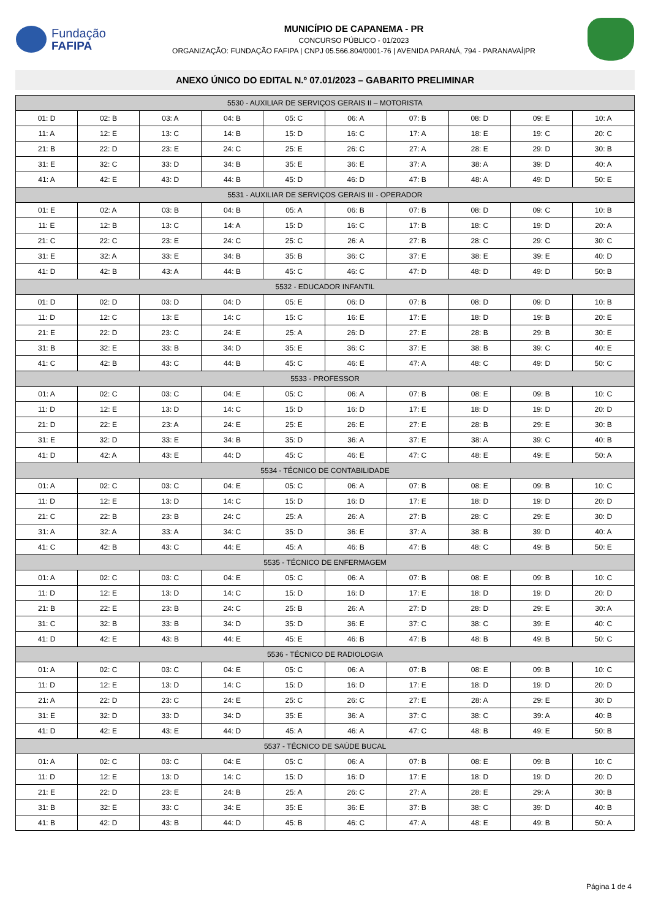Fundação
FAFIPA
MUNICÍPIO DE CAPANEMA - PR
CONCURSO PÚBLICO - 01/2023
ORGANIZAÇÃO: FUNDAÇÃO FAFIPA | CNPJ 05.566.804/0001-76 | AVENIDA PARANÁ, 794 - PARANAVAÍ|PR
ANEXO ÚNICO DO EDITAL N.º 07.01/2023 – GABARITO PRELIMINAR
| 5530 - AUXILIAR DE SERVIÇOS GERAIS II – MOTORISTA | | | | | | | | | |
| --- | --- | --- | --- | --- | --- | --- | --- | --- | --- |
| 01: D | 02: B | 03: A | 04: B | 05: C | 06: A | 07: B | 08: D | 09: E | 10: A |
| 11: A | 12: E | 13: C | 14: B | 15: D | 16: C | 17: A | 18: E | 19: C | 20: C |
| 21: B | 22: D | 23: E | 24: C | 25: E | 26: C | 27: A | 28: E | 29: D | 30: B |
| 31: E | 32: C | 33: D | 34: B | 35: E | 36: E | 37: A | 38: A | 39: D | 40: A |
| 41: A | 42: E | 43: D | 44: B | 45: D | 46: D | 47: B | 48: A | 49: D | 50: E |
| 5531 - AUXILIAR DE SERVIÇOS GERAIS III - OPERADOR | | | | | | | | | |
| 01: E | 02: A | 03: B | 04: B | 05: A | 06: B | 07: B | 08: D | 09: C | 10: B |
| 11: E | 12: B | 13: C | 14: A | 15: D | 16: C | 17: B | 18: C | 19: D | 20: A |
| 21: C | 22: C | 23: E | 24: C | 25: C | 26: A | 27: B | 28: C | 29: C | 30: C |
| 31: E | 32: A | 33: E | 34: B | 35: B | 36: C | 37: E | 38: E | 39: E | 40: D |
| 41: D | 42: B | 43: A | 44: B | 45: C | 46: C | 47: D | 48: D | 49: D | 50: B |
| 5532 - EDUCADOR INFANTIL | | | | | | | | | |
| 01: D | 02: D | 03: D | 04: D | 05: E | 06: D | 07: B | 08: D | 09: D | 10: B |
| 11: D | 12: C | 13: E | 14: C | 15: C | 16: E | 17: E | 18: D | 19: B | 20: E |
| 21: E | 22: D | 23: C | 24: E | 25: A | 26: D | 27: E | 28: B | 29: B | 30: E |
| 31: B | 32: E | 33: B | 34: D | 35: E | 36: C | 37: E | 38: B | 39: C | 40: E |
| 41: C | 42: B | 43: C | 44: B | 45: C | 46: E | 47: A | 48: C | 49: D | 50: C |
| 5533 - PROFESSOR | | | | | | | | | |
| 01: A | 02: C | 03: C | 04: E | 05: C | 06: A | 07: B | 08: E | 09: B | 10: C |
| 11: D | 12: E | 13: D | 14: C | 15: D | 16: D | 17: E | 18: D | 19: D | 20: D |
| 21: D | 22: E | 23: A | 24: E | 25: E | 26: E | 27: E | 28: B | 29: E | 30: B |
| 31: E | 32: D | 33: E | 34: B | 35: D | 36: A | 37: E | 38: A | 39: C | 40: B |
| 41: D | 42: A | 43: E | 44: D | 45: C | 46: E | 47: C | 48: E | 49: E | 50: A |
| 5534 - TÉCNICO DE CONTABILIDADE | | | | | | | | | |
| 01: A | 02: C | 03: C | 04: E | 05: C | 06: A | 07: B | 08: E | 09: B | 10: C |
| 11: D | 12: E | 13: D | 14: C | 15: D | 16: D | 17: E | 18: D | 19: D | 20: D |
| 21: C | 22: B | 23: B | 24: C | 25: A | 26: A | 27: B | 28: C | 29: E | 30: D |
| 31: A | 32: A | 33: A | 34: C | 35: D | 36: E | 37: A | 38: B | 39: D | 40: A |
| 41: C | 42: B | 43: C | 44: E | 45: A | 46: B | 47: B | 48: C | 49: B | 50: E |
| 5535 - TÉCNICO DE ENFERMAGEM | | | | | | | | | |
| 01: A | 02: C | 03: C | 04: E | 05: C | 06: A | 07: B | 08: E | 09: B | 10: C |
| 11: D | 12: E | 13: D | 14: C | 15: D | 16: D | 17: E | 18: D | 19: D | 20: D |
| 21: B | 22: E | 23: B | 24: C | 25: B | 26: A | 27: D | 28: D | 29: E | 30: A |
| 31: C | 32: B | 33: B | 34: D | 35: D | 36: E | 37: C | 38: C | 39: E | 40: C |
| 41: D | 42: E | 43: B | 44: E | 45: E | 46: B | 47: B | 48: B | 49: B | 50: C |
| 5536 - TÉCNICO DE RADIOLOGIA | | | | | | | | | |
| 01: A | 02: C | 03: C | 04: E | 05: C | 06: A | 07: B | 08: E | 09: B | 10: C |
| 11: D | 12: E | 13: D | 14: C | 15: D | 16: D | 17: E | 18: D | 19: D | 20: D |
| 21: A | 22: D | 23: C | 24: E | 25: C | 26: C | 27: E | 28: A | 29: E | 30: D |
| 31: E | 32: D | 33: D | 34: D | 35: E | 36: A | 37: C | 38: C | 39: A | 40: B |
| 41: D | 42: E | 43: E | 44: D | 45: A | 46: A | 47: C | 48: B | 49: E | 50: B |
| 5537 - TÉCNICO DE SAÚDE BUCAL | | | | | | | | | |
| 01: A | 02: C | 03: C | 04: E | 05: C | 06: A | 07: B | 08: E | 09: B | 10: C |
| 11: D | 12: E | 13: D | 14: C | 15: D | 16: D | 17: E | 18: D | 19: D | 20: D |
| 21: E | 22: D | 23: E | 24: B | 25: A | 26: C | 27: A | 28: E | 29: A | 30: B |
| 31: B | 32: E | 33: C | 34: E | 35: E | 36: E | 37: B | 38: C | 39: D | 40: B |
| 41: B | 42: D | 43: B | 44: D | 45: B | 46: C | 47: A | 48: E | 49: B | 50: A |
Página 1 de 4